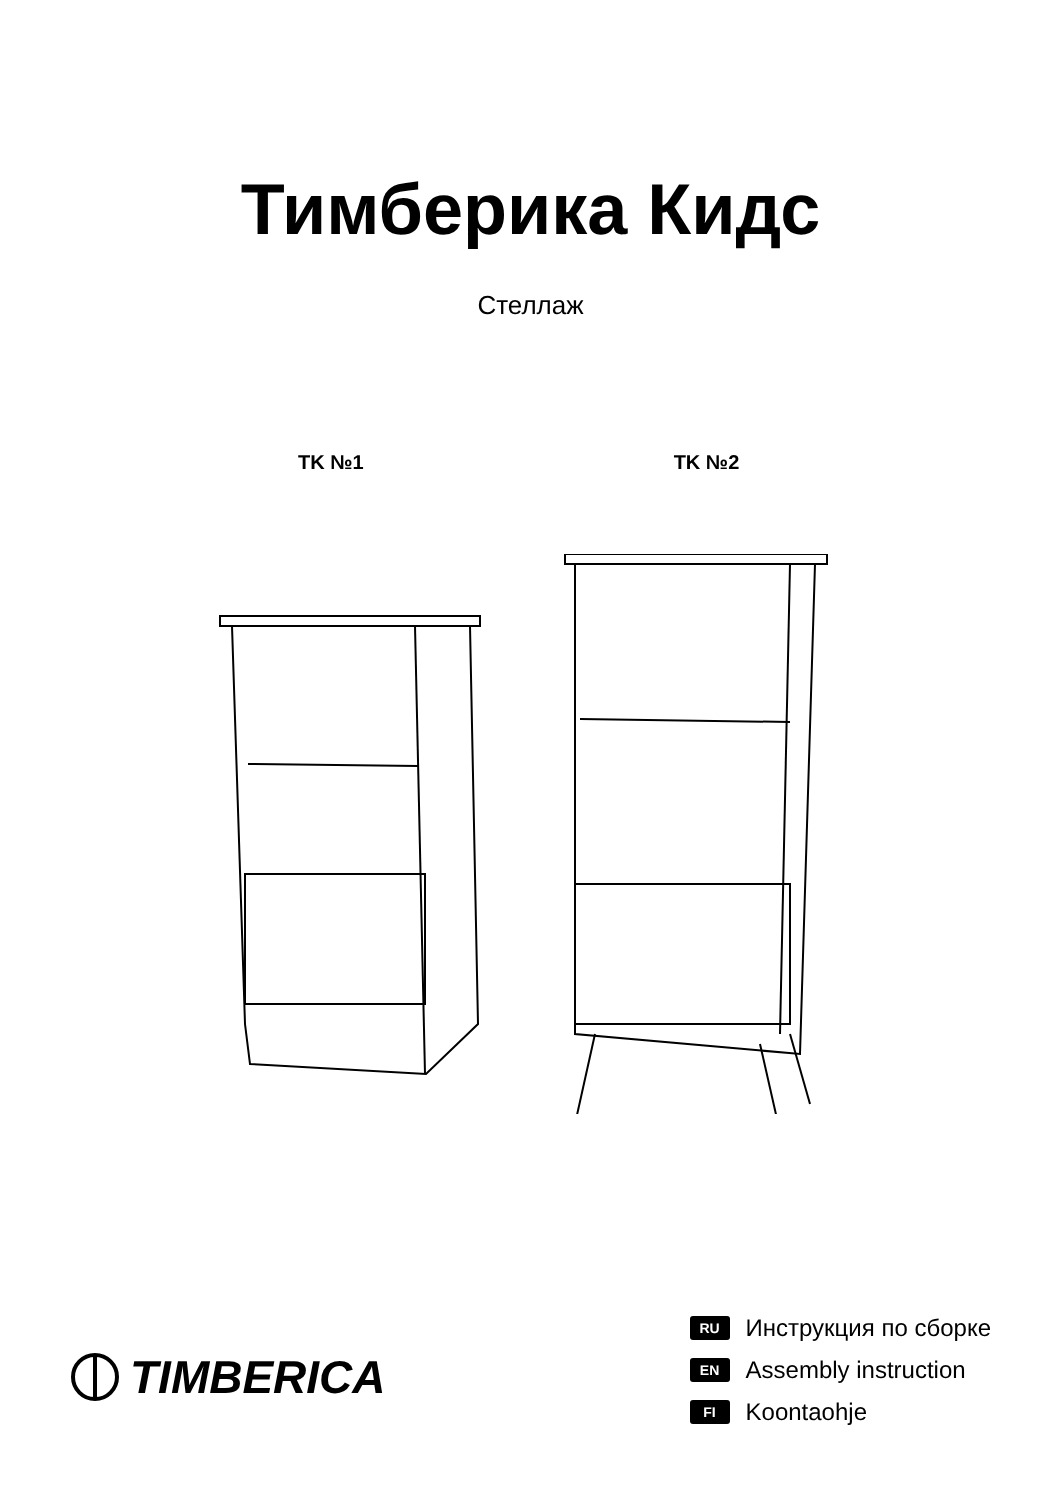Тимберика Кидс
Стеллаж
TK №1 TK №2
TIMBERICA
RU Инструкция по сборке
EN Assembly instruction
FI Koontaohje